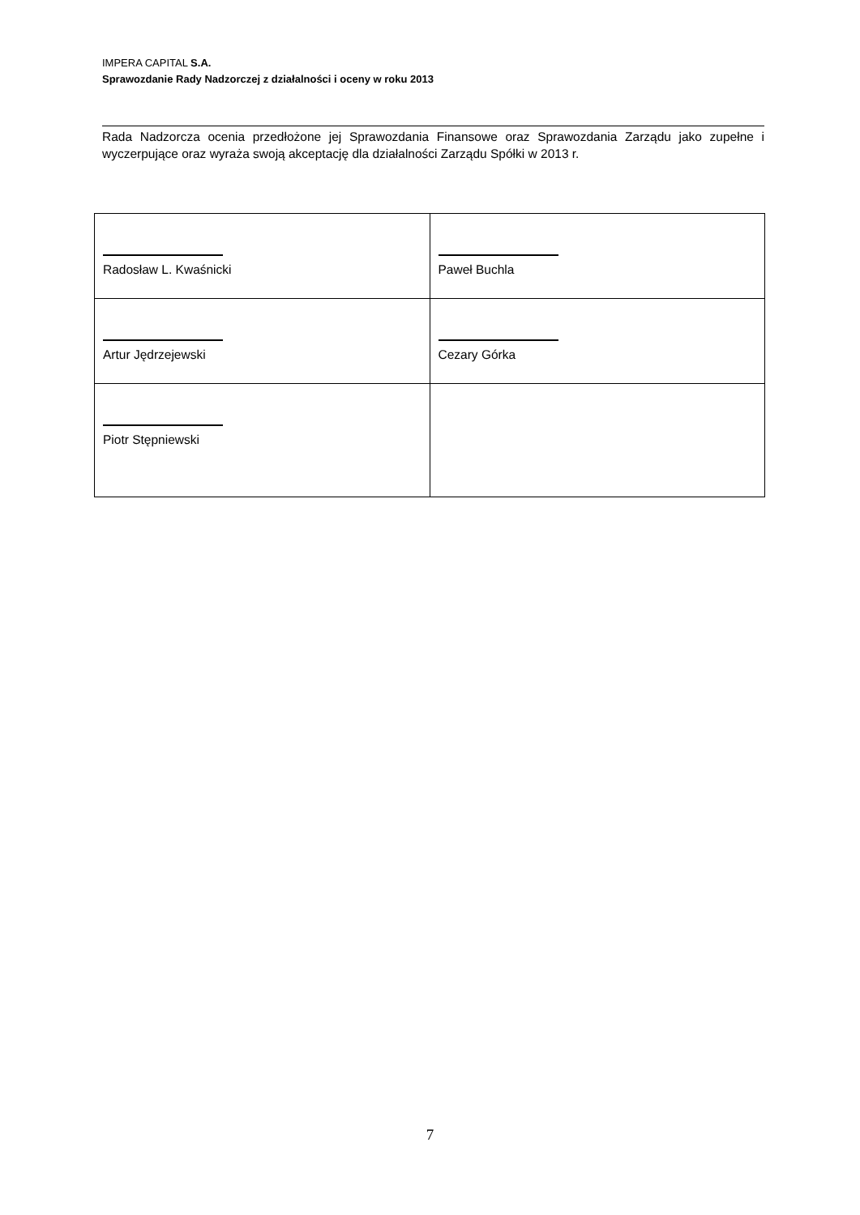IMPERA CAPITAL S.A.
Sprawozdanie Rady Nadzorczej z działalności i oceny w roku 2013
Rada Nadzorcza ocenia przedłożone jej Sprawozdania Finansowe oraz Sprawozdania Zarządu jako zupełne i wyczerpujące oraz wyraża swoją akceptację dla działalności Zarządu Spółki w 2013 r.
| Radosław L. Kwaśnicki | Paweł Buchla |
| Artur Jędrzejewski | Cezary Górka |
| Piotr Stępniewski | |
7